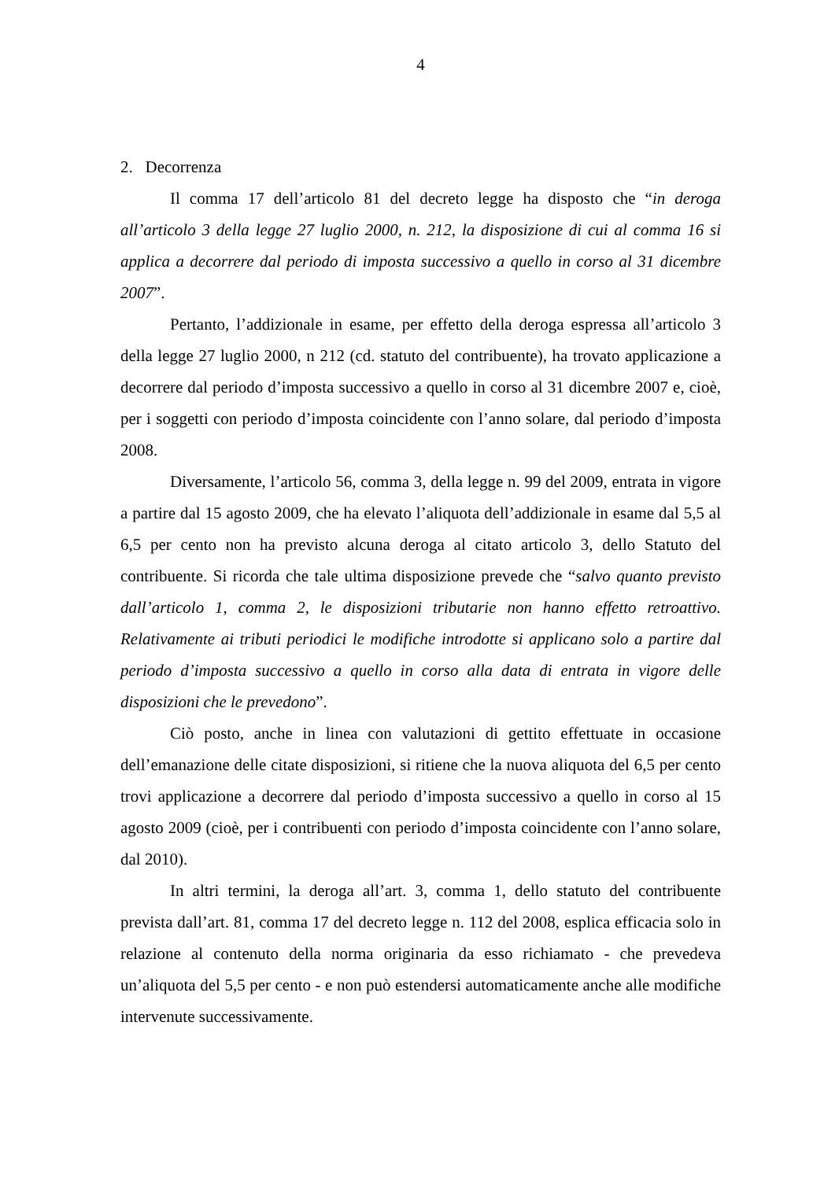4
2. Decorrenza
Il comma 17 dell’articolo 81 del decreto legge ha disposto che “in deroga all’articolo 3 della legge 27 luglio 2000, n. 212, la disposizione di cui al comma 16 si applica a decorrere dal periodo di imposta successivo a quello in corso al 31 dicembre 2007”.
Pertanto, l’addizionale in esame, per effetto della deroga espressa all’articolo 3 della legge 27 luglio 2000, n 212 (cd. statuto del contribuente), ha trovato applicazione a decorrere dal periodo d’imposta successivo a quello in corso al 31 dicembre 2007 e, cioè, per i soggetti con periodo d’imposta coincidente con l’anno solare, dal periodo d’imposta 2008.
Diversamente, l’articolo 56, comma 3, della legge n. 99 del 2009, entrata in vigore a partire dal 15 agosto 2009, che ha elevato l’aliquota dell’addizionale in esame dal 5,5 al 6,5 per cento non ha previsto alcuna deroga al citato articolo 3, dello Statuto del contribuente. Si ricorda che tale ultima disposizione prevede che “salvo quanto previsto dall’articolo 1, comma 2, le disposizioni tributarie non hanno effetto retroattivo. Relativamente ai tributi periodici le modifiche introdotte si applicano solo a partire dal periodo d’imposta successivo a quello in corso alla data di entrata in vigore delle disposizioni che le prevedono”.
Ciò posto, anche in linea con valutazioni di gettito effettuate in occasione dell’emanazione delle citate disposizioni, si ritiene che la nuova aliquota del 6,5 per cento trovi applicazione a decorrere dal periodo d’imposta successivo a quello in corso al 15 agosto 2009 (cioè, per i contribuenti con periodo d’imposta coincidente con l’anno solare, dal 2010).
In altri termini, la deroga all’art. 3, comma 1, dello statuto del contribuente prevista dall’art. 81, comma 17 del decreto legge n. 112 del 2008, esplica efficacia solo in relazione al contenuto della norma originaria da esso richiamato - che prevedeva un’aliquota del 5,5 per cento - e non può estendersi automaticamente anche alle modifiche intervenute successivamente.